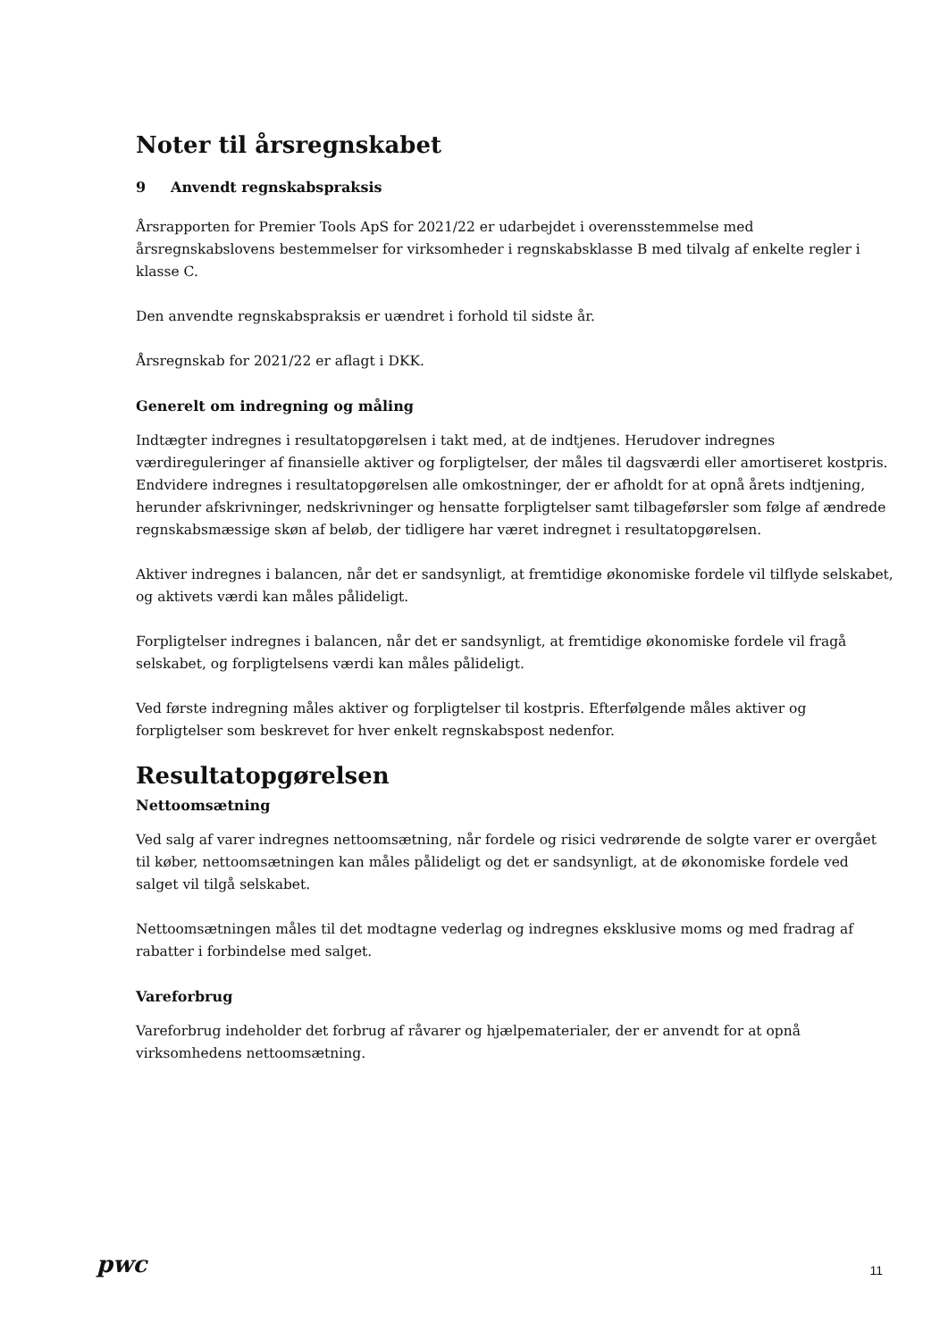Noter til årsregnskabet
9 Anvendt regnskabspraksis
Årsrapporten for Premier Tools ApS for 2021/22 er udarbejdet i overensstemmelse med årsregnskabslovens bestemmelser for virksomheder i regnskabsklasse B med tilvalg af enkelte regler i klasse C.
Den anvendte regnskabspraksis er uændret i forhold til sidste år.
Årsregnskab for 2021/22 er aflagt i DKK.
Generelt om indregning og måling
Indtægter indregnes i resultatopgørelsen i takt med, at de indtjenes. Herudover indregnes værdireguleringer af finansielle aktiver og forpligtelser, der måles til dagsværdi eller amortiseret kostpris. Endvidere indregnes i resultatopgørelsen alle omkostninger, der er afholdt for at opnå årets indtjening, herunder afskrivninger, nedskrivninger og hensatte forpligtelser samt tilbageførsler som følge af ændrede regnskabsmæssige skøn af beløb, der tidligere har været indregnet i resultatopgørelsen.
Aktiver indregnes i balancen, når det er sandsynligt, at fremtidige økonomiske fordele vil tilflyde selskabet, og aktivets værdi kan måles pålideligt.
Forpligtelser indregnes i balancen, når det er sandsynligt, at fremtidige økonomiske fordele vil fragå selskabet, og forpligtelsens værdi kan måles pålideligt.
Ved første indregning måles aktiver og forpligtelser til kostpris. Efterfølgende måles aktiver og forpligtelser som beskrevet for hver enkelt regnskabspost nedenfor.
Resultatopgørelsen
Nettoomsætning
Ved salg af varer indregnes nettoomsætning, når fordele og risici vedrørende de solgte varer er overgået til køber, nettoomsætningen kan måles pålideligt og det er sandsynligt, at de økonomiske fordele ved salget vil tilgå selskabet.
Nettoomsætningen måles til det modtagne vederlag og indregnes eksklusive moms og med fradrag af rabatter i forbindelse med salget.
Vareforbrug
Vareforbrug indeholder det forbrug af råvarer og hjælpematerialer, der er anvendt for at opnå virksomhedens nettoomsætning.
pwc
11